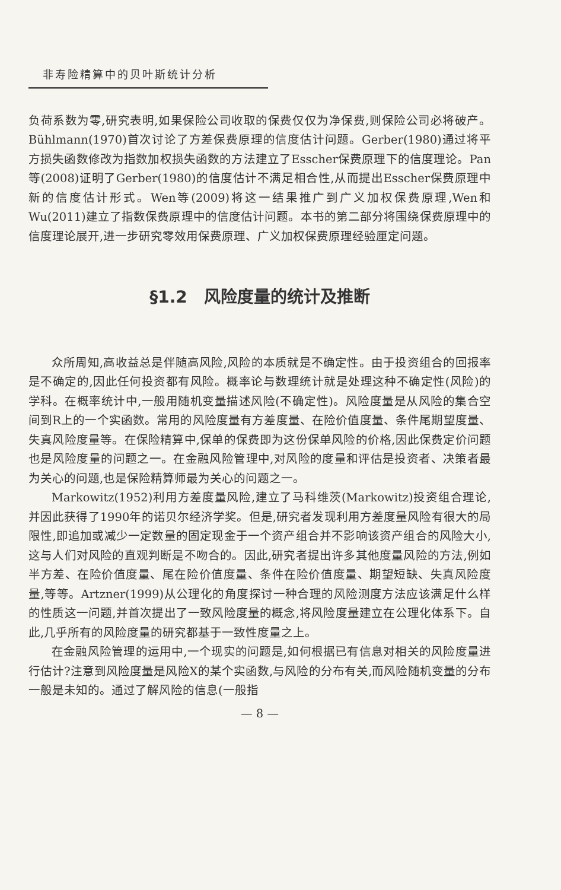非寿险精算中的贝叶斯统计分析
负荷系数为零,研究表明,如果保险公司收取的保费仅仅为净保费,则保险公司必将破产。Bühlmann(1970)首次讨论了方差保费原理的信度估计问题。Gerber(1980)通过将平方损失函数修改为指数加权损失函数的方法建立了Esscher保费原理下的信度理论。Pan等(2008)证明了Gerber(1980)的信度估计不满足相合性,从而提出Esscher保费原理中新的信度估计形式。Wen等(2009)将这一结果推广到广义加权保费原理,Wen和Wu(2011)建立了指数保费原理中的信度估计问题。本书的第二部分将围绕保费原理中的信度理论展开,进一步研究零效用保费原理、广义加权保费原理经验厘定问题。
§1.2　风险度量的统计及推断
众所周知,高收益总是伴随高风险,风险的本质就是不确定性。由于投资组合的回报率是不确定的,因此任何投资都有风险。概率论与数理统计就是处理这种不确定性(风险)的学科。在概率统计中,一般用随机变量描述风险(不确定性)。风险度量是从风险的集合空间到R上的一个实函数。常用的风险度量有方差度量、在险价值度量、条件尾期望度量、失真风险度量等。在保险精算中,保单的保费即为这份保单风险的价格,因此保费定价问题也是风险度量的问题之一。在金融风险管理中,对风险的度量和评估是投资者、决策者最为关心的问题,也是保险精算师最为关心的问题之一。
Markowitz(1952)利用方差度量风险,建立了马科维茨(Markowitz)投资组合理论,并因此获得了1990年的诺贝尔经济学奖。但是,研究者发现利用方差度量风险有很大的局限性,即追加或减少一定数量的固定现金于一个资产组合并不影响该资产组合的风险大小,这与人们对风险的直观判断是不吻合的。因此,研究者提出许多其他度量风险的方法,例如半方差、在险价值度量、尾在险价值度量、条件在险价值度量、期望短缺、失真风险度量,等等。Artzner(1999)从公理化的角度探讨一种合理的风险测度方法应该满足什么样的性质这一问题,并首次提出了一致风险度量的概念,将风险度量建立在公理化体系下。自此,几乎所有的风险度量的研究都基于一致性度量之上。
在金融风险管理的运用中,一个现实的问题是,如何根据已有信息对相关的风险度量进行估计?注意到风险度量是风险X的某个实函数,与风险的分布有关,而风险随机变量的分布一般是未知的。通过了解风险的信息(一般指
— 8 —